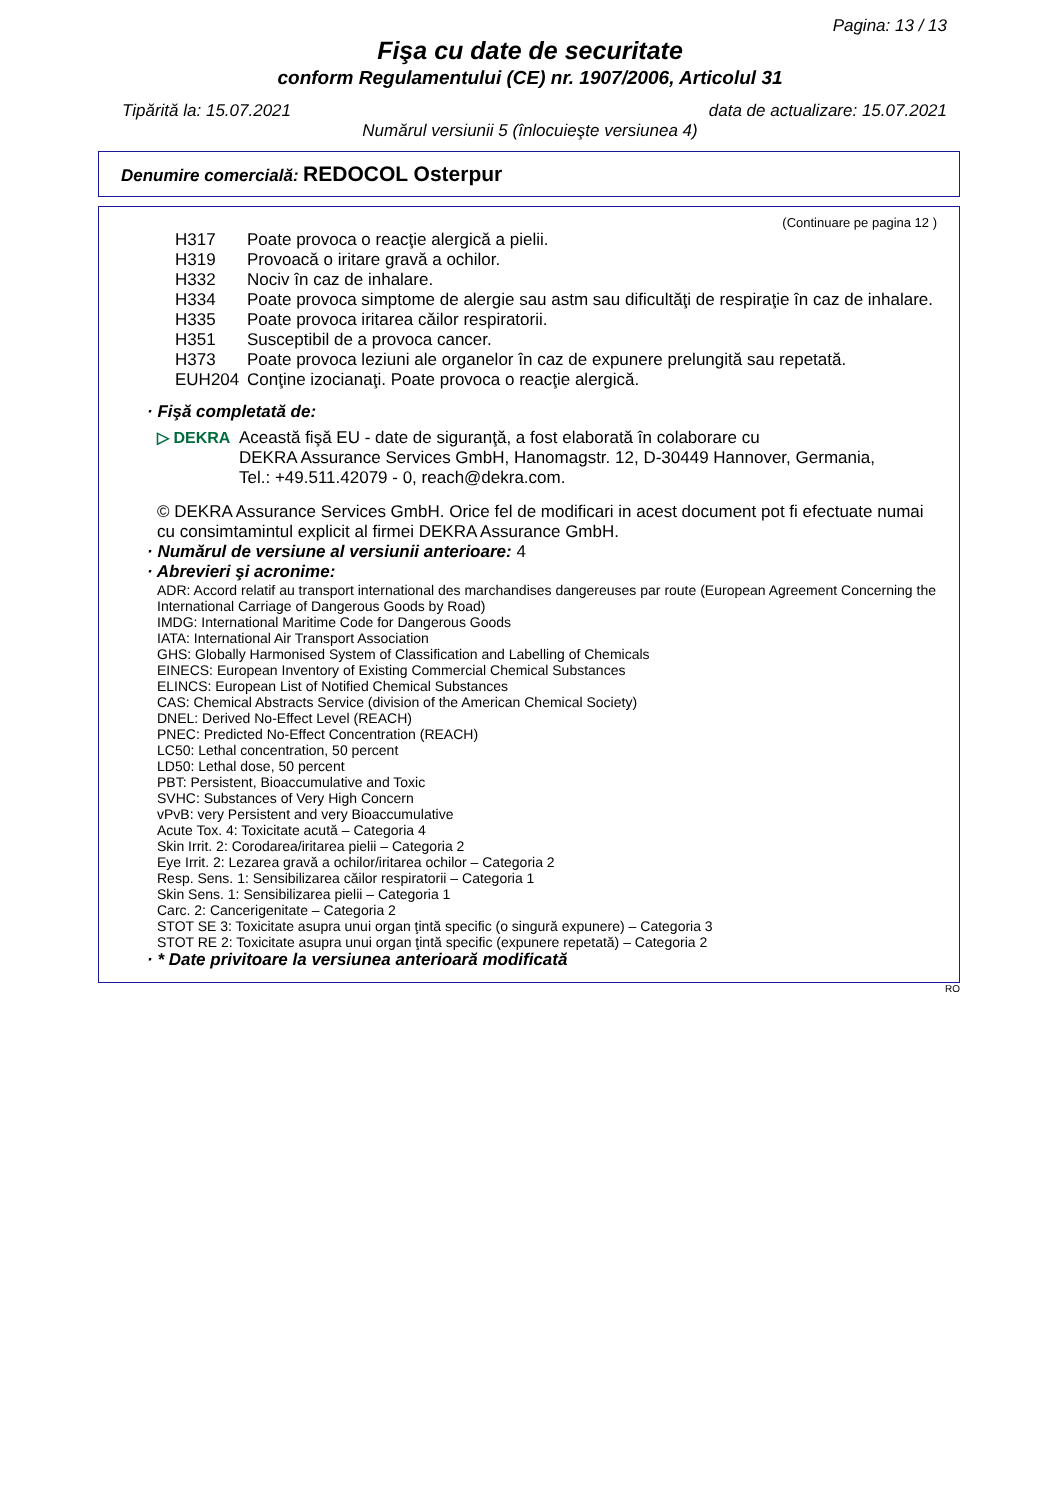Pagina: 13 / 13
Fişa cu date de securitate
conform Regulamentului (CE) nr. 1907/2006, Articolul 31
Tipărită la: 15.07.2021 data de actualizare: 15.07.2021
Numărul versiunii 5 (înlocuieşte versiunea 4)
Denumire comercială: REDOCOL Osterpur
(Continuare pe pagina 12 )
| H317 | Poate provoca o reacţie alergică a pielii. |
| H319 | Provoacă o iritare gravă a ochilor. |
| H332 | Nociv în caz de inhalare. |
| H334 | Poate provoca simptome de alergie sau astm sau dificultăţi de respiraţie în caz de inhalare. |
| H335 | Poate provoca iritarea căilor respiratorii. |
| H351 | Susceptibil de a provoca cancer. |
| H373 | Poate provoca leziuni ale organelor în caz de expunere prelungită sau repetată. |
| EUH204 | Conţine izocianaţi. Poate provoca o reacţie alergică. |
· Fişă completată de:
▷ DEKRA Această fişă EU - date de siguranţă, a fost elaborată în colaborare cu
DEKRA Assurance Services GmbH, Hanomagstr. 12, D-30449 Hannover, Germania,
Tel.: +49.511.42079 - 0, reach@dekra.com.
© DEKRA Assurance Services GmbH. Orice fel de modificari in acest document pot fi efectuate numai cu consimtamintul explicit al firmei DEKRA Assurance GmbH.
· Numărul de versiune al versiunii anterioare: 4
· Abrevieri şi acronime:
ADR: Accord relatif au transport international des marchandises dangereuses par route (European Agreement Concerning the International Carriage of Dangerous Goods by Road)
IMDG: International Maritime Code for Dangerous Goods
IATA: International Air Transport Association
GHS: Globally Harmonised System of Classification and Labelling of Chemicals
EINECS: European Inventory of Existing Commercial Chemical Substances
ELINCS: European List of Notified Chemical Substances
CAS: Chemical Abstracts Service (division of the American Chemical Society)
DNEL: Derived No-Effect Level (REACH)
PNEC: Predicted No-Effect Concentration (REACH)
LC50: Lethal concentration, 50 percent
LD50: Lethal dose, 50 percent
PBT: Persistent, Bioaccumulative and Toxic
SVHC: Substances of Very High Concern
vPvB: very Persistent and very Bioaccumulative
Acute Tox. 4: Toxicitate acută – Categoria 4
Skin Irrit. 2: Corodarea/iritarea pielii – Categoria 2
Eye Irrit. 2: Lezarea gravă a ochilor/iritarea ochilor – Categoria 2
Resp. Sens. 1: Sensibilizarea căilor respiratorii – Categoria 1
Skin Sens. 1: Sensibilizarea pielii – Categoria 1
Carc. 2: Cancerigenitate – Categoria 2
STOT SE 3: Toxicitate asupra unui organ ţintă specific (o singură expunere) – Categoria 3
STOT RE 2: Toxicitate asupra unui organ ţintă specific (expunere repetată) – Categoria 2
· * Date privitoare la versiunea anterioară modificată
RO